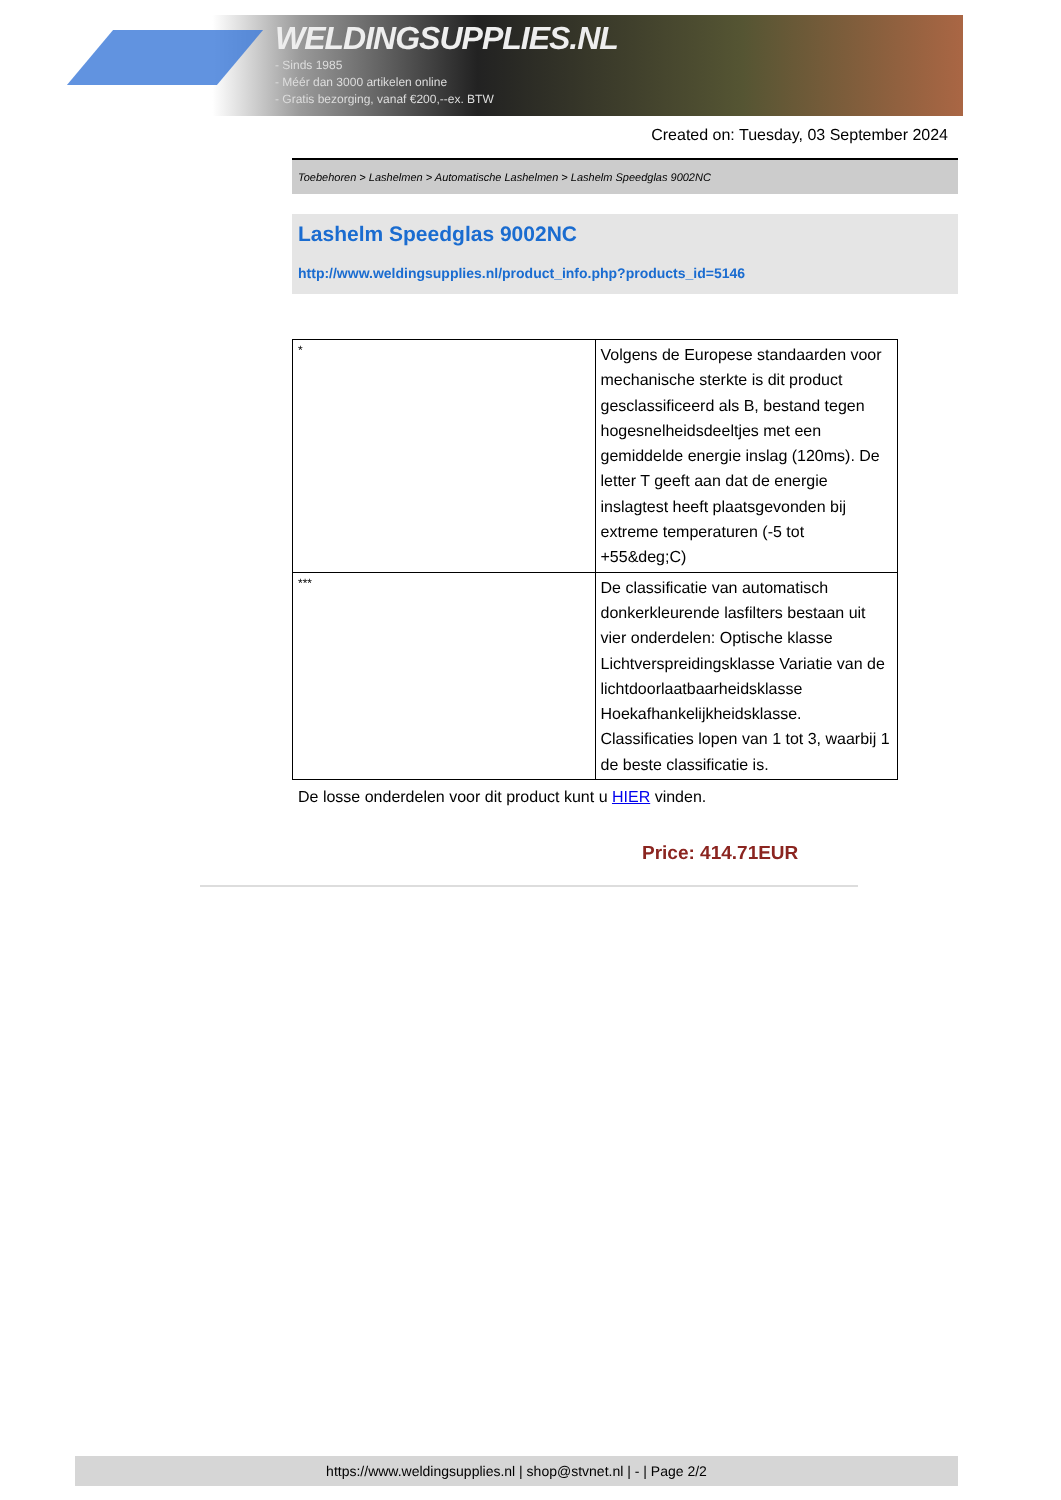WELDINGSUPPLIES.NL
- Sinds 1985
- Méér dan 3000 artikelen online
- Gratis bezorging, vanaf €200,--ex. BTW
Created on: Tuesday, 03 September 2024
Toebehoren > Lashelmen > Automatische Lashelmen > Lashelm Speedglas 9002NC
Lashelm Speedglas 9002NC
http://www.weldingsupplies.nl/product_info.php?products_id=5146
| * | Volgens de Europese standaarden voor mechanische sterkte is dit product gesclassificeerd als B, bestand tegen hogesnelheidsdeeltjes met een gemiddelde energie inslag (120ms). De letter T geeft aan dat de energie inslagtest heeft plaatsgevonden bij extreme temperaturen (-5 tot +55&deg;C) |
| *** | De classificatie van automatisch donkerkleurende lasfilters bestaan uit vier onderdelen: Optische klasse Lichtverspreidingsklasse Variatie van de lichtdoorlaatbaarheidsklasse Hoekafhankelijkheidsklasse. Classificaties lopen van 1 tot 3, waarbij 1 de beste classificatie is. |
De losse onderdelen voor dit product kunt u HIER vinden.
Price: 414.71EUR
https://www.weldingsupplies.nl | shop@stvnet.nl | - | Page 2/2